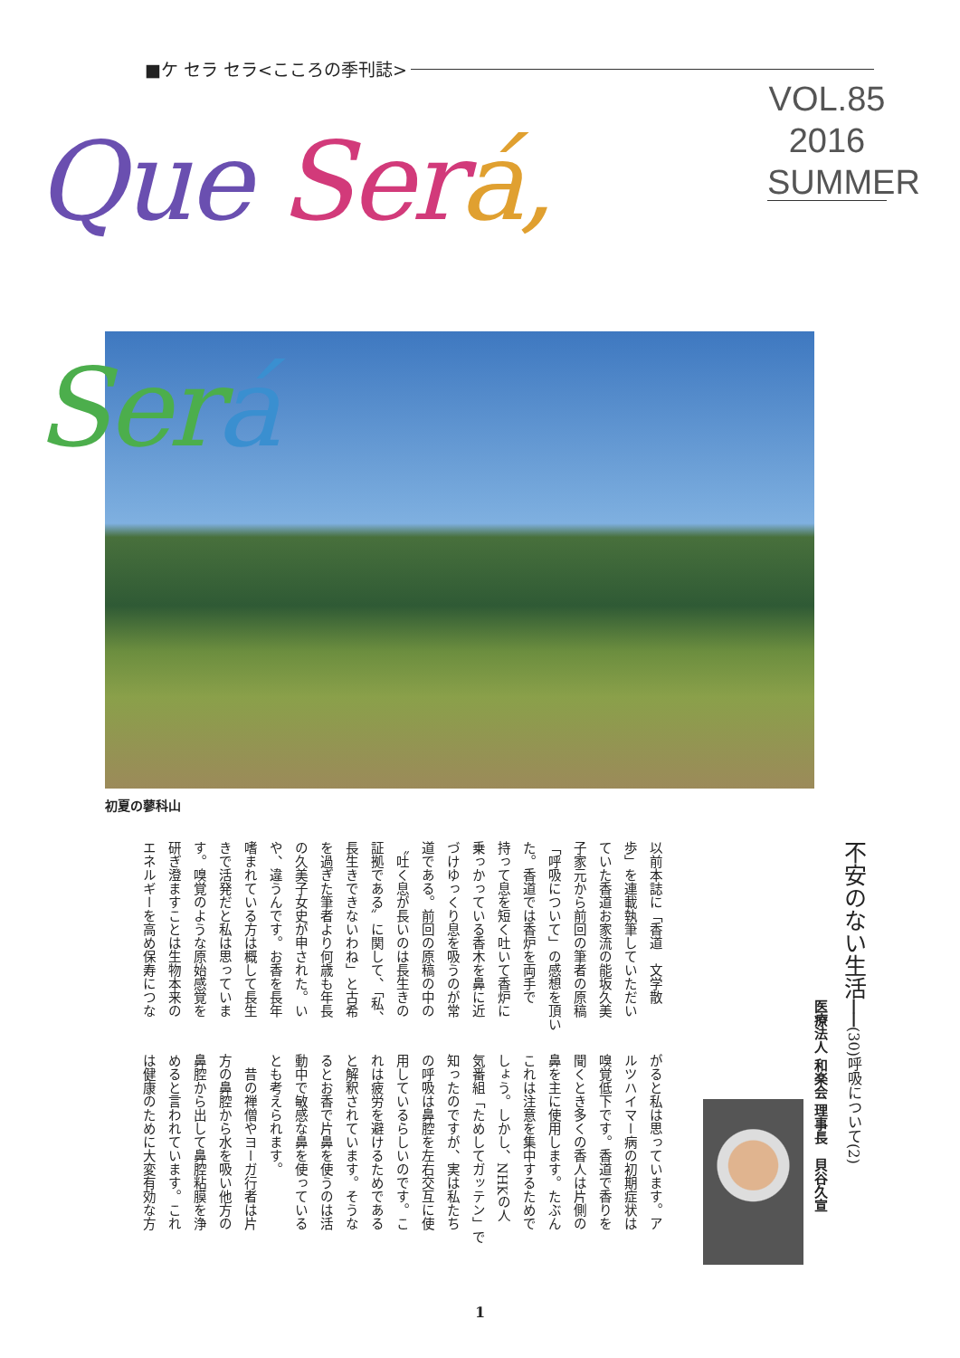■ケ セラ セラ<こころの季刊誌>
Que Ser á, Ser á
VOL.85
2016
SUMMER
初夏の蓼科山
不安のない生活──(30)呼吸について(2)
医療法人 和楽会 理事長　貝谷久宣
以前本誌に「香道　文学散
歩」を連載執筆していただい
ていた香道お家流の能坂久美
子家元から前回の筆者の原稿
「呼吸について」の感想を頂い
た。香道では香炉を両手で
持って息を短く吐いて香炉に
乗っかっている香木を鼻に近
づけゆっくり息を吸うのが常
道である。前回の原稿の中の
〝吐く息が長いのは長生きの
証拠である〟に関して、「私、
長生きできないわね」と古希
を過ぎた筆者より何歳も年長
の久美子女史が申された。い
や、違うんです。お香を長年
嗜まれている方は概して長生
きで活発だと私は思っていま
す。嗅覚のような原始感覚を
研ぎ澄ますことは生物本来の
エネルギーを高め保寿につな
がると私は思っています。ア
ルツハイマー病の初期症状は
嗅覚低下です。香道で香りを
聞くとき多くの香人は片側の
鼻を主に使用します。たぶん
これは注意を集中するためで
しょう。しかし、NHKの人
気番組「ためしてガッテン」で
知ったのですが、実は私たち
の呼吸は鼻腔を左右交互に使
用しているらしいのです。こ
れは疲労を避けるためである
と解釈されています。そうな
るとお香で片鼻を使うのは活
動中で敏感な鼻を使っている
とも考えられます。
　昔の禅僧やヨーガ行者は片
方の鼻腔から水を吸い他方の
鼻腔から出して鼻腔粘膜を浄
めると言われています。これ
は健康のために大変有効な方
1